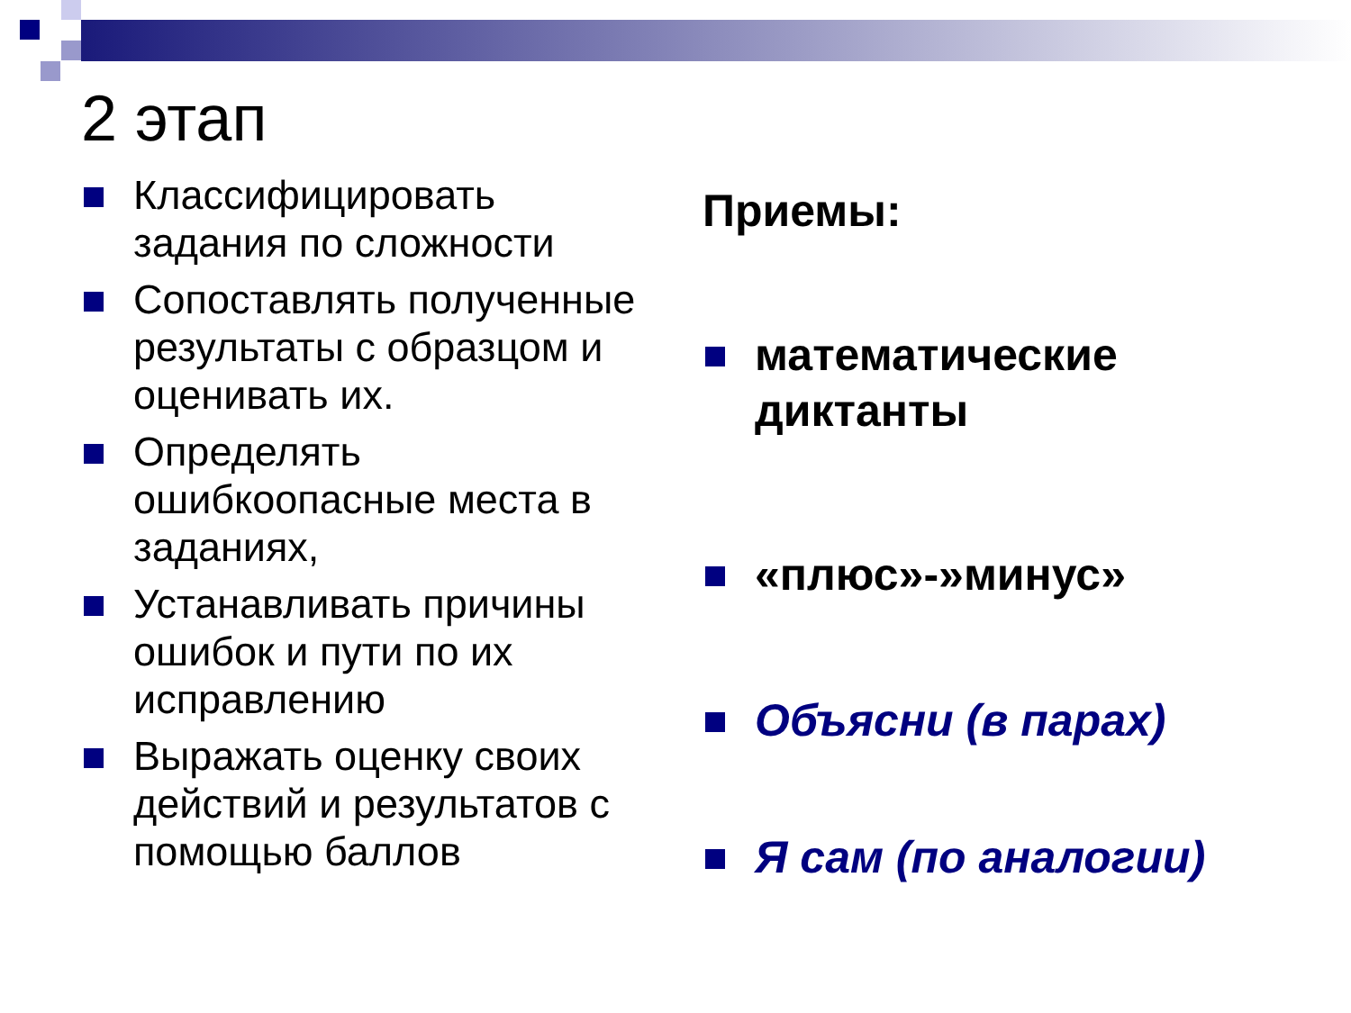2 этап
Классифицировать задания по сложности
Сопоставлять полученные результаты с образцом и оценивать их.
Определять ошибкоопасные места в заданиях,
Устанавливать причины ошибок и пути по их исправлению
Выражать оценку своих действий и результатов с помощью баллов
Приемы:
математические диктанты
«плюс»-»минус»
Объясни (в парах)
Я сам (по аналогии)